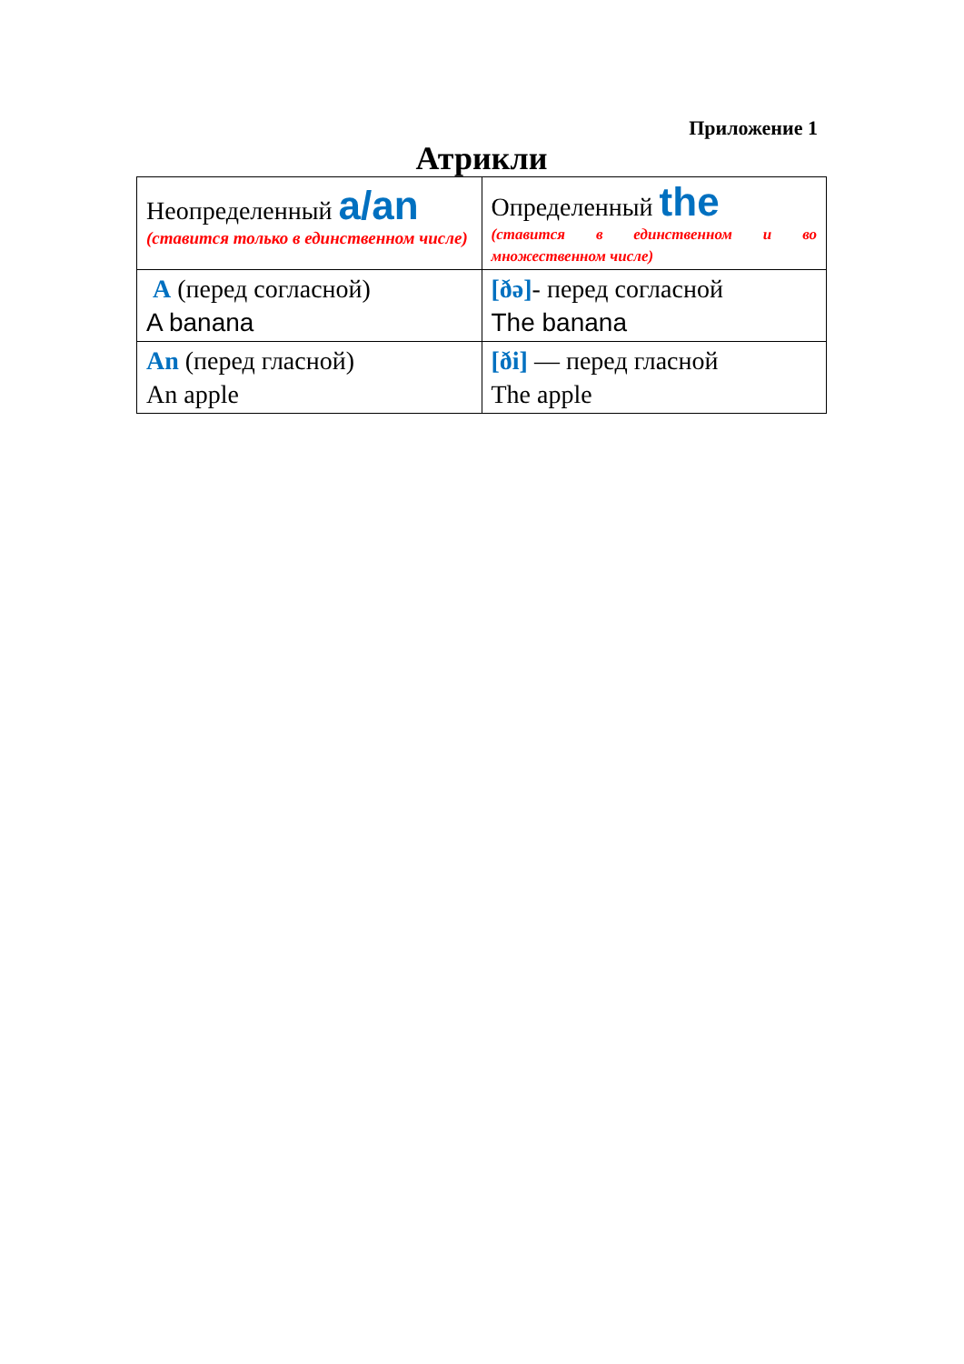Приложение 1
Атрикли
| Неопределенный a/an (ставится только в единственном числе) | Определенный the (ставится в единственном и во множественном числе) |
| A (перед согласной) A banana | [ðə] - перед согласной The banana |
| An (перед гласной) An apple | [ði] — перед гласной The apple |